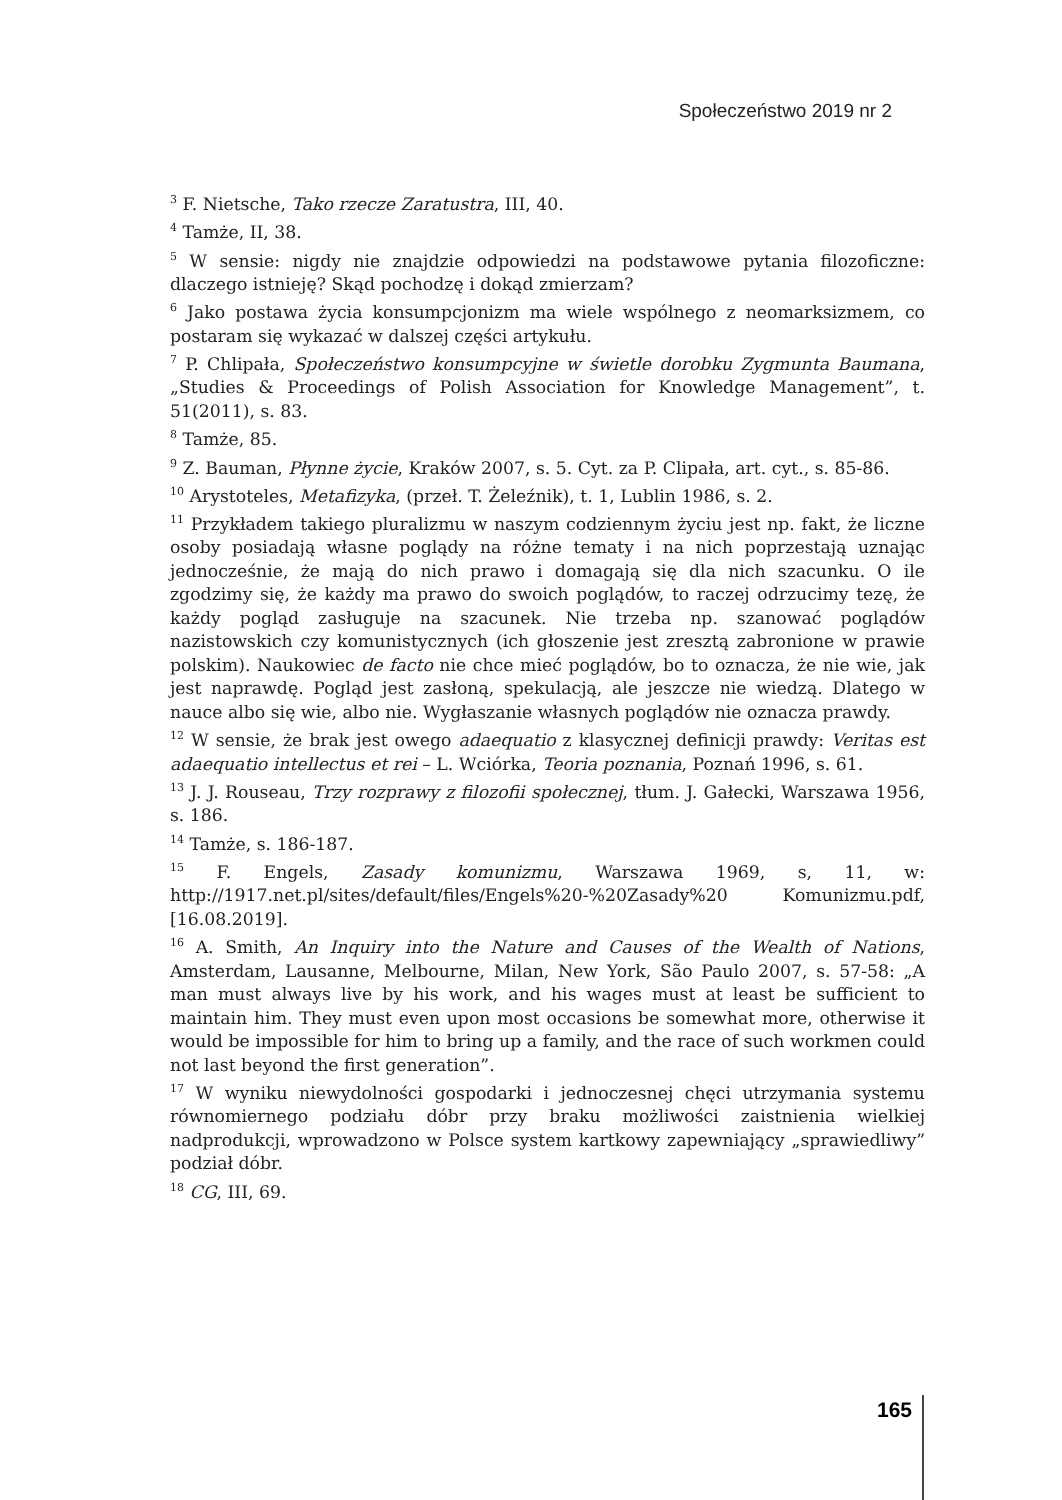Społeczeństwo 2019 nr 2
<sup>3</sup> F. Nietsche, Tako rzecze Zaratustra, III, 40.
<sup>4</sup> Tamże, II, 38.
<sup>5</sup> W sensie: nigdy nie znajdzie odpowiedzi na podstawowe pytania filozoficzne: dlaczego istnieję? Skąd pochodzę i dokąd zmierzam?
<sup>6</sup> Jako postawa życia konsumpcjonizm ma wiele wspólnego z neomarksizmem, co postaram się wykazać w dalszej części artykułu.
<sup>7</sup> P. Chlipała, Społeczeństwo konsumpcyjne w świetle dorobku Zygmunta Baumana, „Studies & Proceedings of Polish Association for Knowledge Management”, t. 51(2011), s. 83.
<sup>8</sup> Tamże, 85.
<sup>9</sup> Z. Bauman, Płynne życie, Kraków 2007, s. 5. Cyt. za P. Clipała, art. cyt., s. 85-86.
<sup>10</sup> Arystoteles, Metafizyka, (przeł. T. Żeleźnik), t. 1, Lublin 1986, s. 2.
<sup>11</sup> Przykładem takiego pluralizmu w naszym codziennym życiu jest np. fakt, że liczne osoby posiadają własne poglądy na różne tematy i na nich poprzestają uznając jednocześnie, że mają do nich prawo i domagają się dla nich szacunku. O ile zgodzimy się, że każdy ma prawo do swoich poglądów, to raczej odrzucimy tezę, że każdy pogląd zasługuje na szacunek. Nie trzeba np. szanować poglądów nazistowskich czy komunistycznych (ich głoszenie jest zresztą zabronione w prawie polskim). Naukowiec de facto nie chce mieć poglądów, bo to oznacza, że nie wie, jak jest naprawdę. Pogląd jest zasłoną, spekulacją, ale jeszcze nie wiedzą. Dlatego w nauce albo się wie, albo nie. Wygłaszanie własnych poglądów nie oznacza prawdy.
<sup>12</sup> W sensie, że brak jest owego adaequatio z klasycznej definicji prawdy: Veritas est adaequatio intellectus et rei – L. Wciórka, Teoria poznania, Poznań 1996, s. 61.
<sup>13</sup> J. J. Rouseau, Trzy rozprawy z filozofii społecznej, tłum. J. Gałecki, Warszawa 1956, s. 186.
<sup>14</sup> Tamże, s. 186-187.
<sup>15</sup> F. Engels, Zasady komunizmu, Warszawa 1969, s, 11, w: http://1917.net.pl/sites/default/files/Engels%20-%20Zasady%20 Komunizmu.pdf, [16.08.2019].
<sup>16</sup> A. Smith, An Inquiry into the Nature and Causes of the Wealth of Nations, Amsterdam, Lausanne, Melbourne, Milan, New York, São Paulo 2007, s. 57-58: „A man must always live by his work, and his wages must at least be sufficient to maintain him. They must even upon most occasions be somewhat more, otherwise it would be impossible for him to bring up a family, and the race of such workmen could not last beyond the first generation”.
<sup>17</sup> W wyniku niewydolności gospodarki i jednoczesnej chęci utrzymania systemu równomiernego podziału dóbr przy braku możliwości zaistnienia wielkiej nadprodukcji, wprowadzono w Polsce system kartkowy zapewniający „sprawiedliwy” podział dóbr.
<sup>18</sup> CG, III, 69.
165